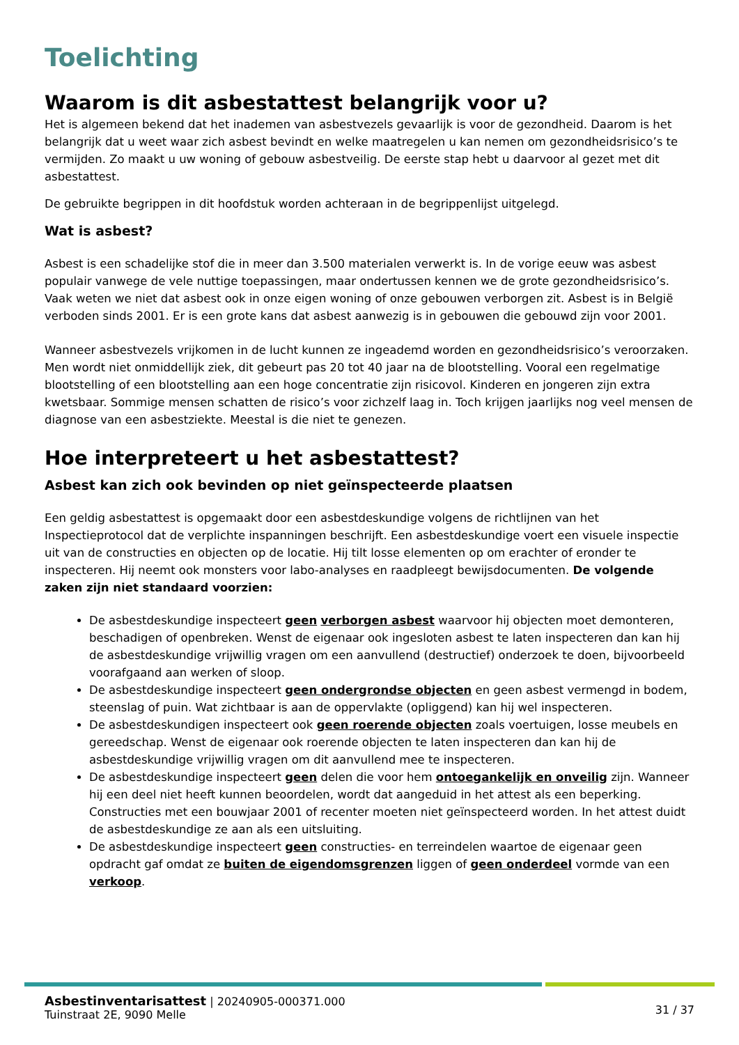Toelichting
Waarom is dit asbestattest belangrijk voor u?
Het is algemeen bekend dat het inademen van asbestvezels gevaarlijk is voor de gezondheid. Daarom is het belangrijk dat u weet waar zich asbest bevindt en welke maatregelen u kan nemen om gezondheidsrisico’s te vermijden. Zo maakt u uw woning of gebouw asbestveilig. De eerste stap hebt u daarvoor al gezet met dit asbestattest.
De gebruikte begrippen in dit hoofdstuk worden achteraan in de begrippenlijst uitgelegd.
Wat is asbest?
Asbest is een schadelijke stof die in meer dan 3.500 materialen verwerkt is. In de vorige eeuw was asbest populair vanwege de vele nuttige toepassingen, maar ondertussen kennen we de grote gezondheidsrisico’s. Vaak weten we niet dat asbest ook in onze eigen woning of onze gebouwen verborgen zit. Asbest is in België verboden sinds 2001. Er is een grote kans dat asbest aanwezig is in gebouwen die gebouwd zijn voor 2001.
Wanneer asbestvezels vrijkomen in de lucht kunnen ze ingeademd worden en gezondheidsrisico’s veroorzaken. Men wordt niet onmiddellijk ziek, dit gebeurt pas 20 tot 40 jaar na de blootstelling. Vooral een regelmatige blootstelling of een blootstelling aan een hoge concentratie zijn risicovol. Kinderen en jongeren zijn extra kwetsbaar. Sommige mensen schatten de risico’s voor zichzelf laag in. Toch krijgen jaarlijks nog veel mensen de diagnose van een asbestziekte. Meestal is die niet te genezen.
Hoe interpreteert u het asbestattest?
Asbest kan zich ook bevinden op niet geïnspecteerde plaatsen
Een geldig asbestattest is opgemaakt door een asbestdeskundige volgens de richtlijnen van het Inspectieprotocol dat de verplichte inspanningen beschrijft. Een asbestdeskundige voert een visuele inspectie uit van de constructies en objecten op de locatie. Hij tilt losse elementen op om erachter of eronder te inspecteren. Hij neemt ook monsters voor labo-analyses en raadpleegt bewijsdocumenten. De volgende zaken zijn niet standaard voorzien:
De asbestdeskundige inspecteert geen verborgen asbest waarvoor hij objecten moet demonteren, beschadigen of openbreken. Wenst de eigenaar ook ingesloten asbest te laten inspecteren dan kan hij de asbestdeskundige vrijwillig vragen om een aanvullend (destructief) onderzoek te doen, bijvoorbeeld voorafgaand aan werken of sloop.
De asbestdeskundige inspecteert geen ondergrondse objecten en geen asbest vermengd in bodem, steenslag of puin. Wat zichtbaar is aan de oppervlakte (opliggend) kan hij wel inspecteren.
De asbestdeskundigen inspecteert ook geen roerende objecten zoals voertuigen, losse meubels en gereedschap. Wenst de eigenaar ook roerende objecten te laten inspecteren dan kan hij de asbestdeskundige vrijwillig vragen om dit aanvullend mee te inspecteren.
De asbestdeskundige inspecteert geen delen die voor hem ontoegankelijk en onveilig zijn. Wanneer hij een deel niet heeft kunnen beoordelen, wordt dat aangeduid in het attest als een beperking. Constructies met een bouwjaar 2001 of recenter moeten niet geïnspecteerd worden. In het attest duidt de asbestdeskundige ze aan als een uitsluiting.
De asbestdeskundige inspecteert geen constructies- en terreindelen waartoe de eigenaar geen opdracht gaf omdat ze buiten de eigendomsgrenzen liggen of geen onderdeel vormde van een verkoop.
Asbestinventarisattest | 20240905-000371.000
Tuinstraat 2E, 9090 Melle
31 / 37